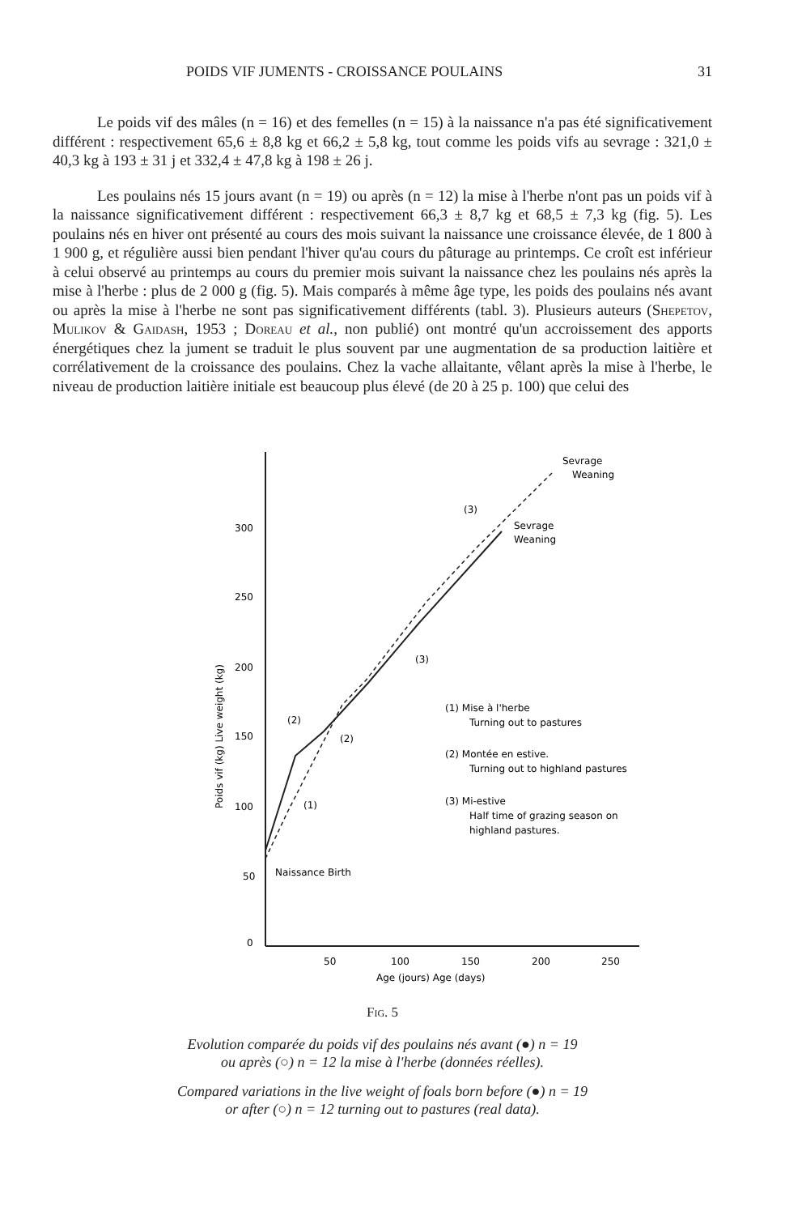POIDS VIF JUMENTS - CROISSANCE POULAINS 31
Le poids vif des mâles (n = 16) et des femelles (n = 15) à la naissance n'a pas été significativement différent : respectivement 65,6 ± 8,8 kg et 66,2 ± 5,8 kg, tout comme les poids vifs au sevrage : 321,0 ± 40,3 kg à 193 ± 31 j et 332,4 ± 47,8 kg à 198 ± 26 j.
Les poulains nés 15 jours avant (n = 19) ou après (n = 12) la mise à l'herbe n'ont pas un poids vif à la naissance significativement différent : respectivement 66,3 ± 8,7 kg et 68,5 ± 7,3 kg (fig. 5). Les poulains nés en hiver ont présenté au cours des mois suivant la naissance une croissance élevée, de 1 800 à 1 900 g, et régulière aussi bien pendant l'hiver qu'au cours du pâturage au printemps. Ce croît est inférieur à celui observé au printemps au cours du premier mois suivant la naissance chez les poulains nés après la mise à l'herbe : plus de 2 000 g (fig. 5). Mais comparés à même âge type, les poids des poulains nés avant ou après la mise à l'herbe ne sont pas significativement différents (tabl. 3). Plusieurs auteurs (Shepetov, Mulikov & Gaidash, 1953 ; Doreau et al., non publié) ont montré qu'un accroissement des apports énergétiques chez la jument se traduit le plus souvent par une augmentation de sa production laitière et corrélativement de la croissance des poulains. Chez la vache allaitante, vêlant après la mise à l'herbe, le niveau de production laitière initiale est beaucoup plus élevé (de 20 à 25 p. 100) que celui des
300
250
200
150
100
50
0
50
100
150
200
250
Age (jours) Age (days)
Poids vif (kg) Live weight (kg)
Sevrage
Weaning
Sevrage
Weaning
Naissance Birth
(1) Mise à l'herbe
Turning out to pastures
(2) Montée en estive.
Turning out to highland pastures
(3) Mi-estive
Half time of grazing season on
highland pastures.
(3)
(3)
(2)
(2)
(1)
Fig. 5
Evolution comparée du poids vif des poulains nés avant (●) n = 19
ou après (○) n = 12 la mise à l'herbe (données réelles).
Compared variations in the live weight of foals born before (●) n = 19
or after (○) n = 12 turning out to pastures (real data).